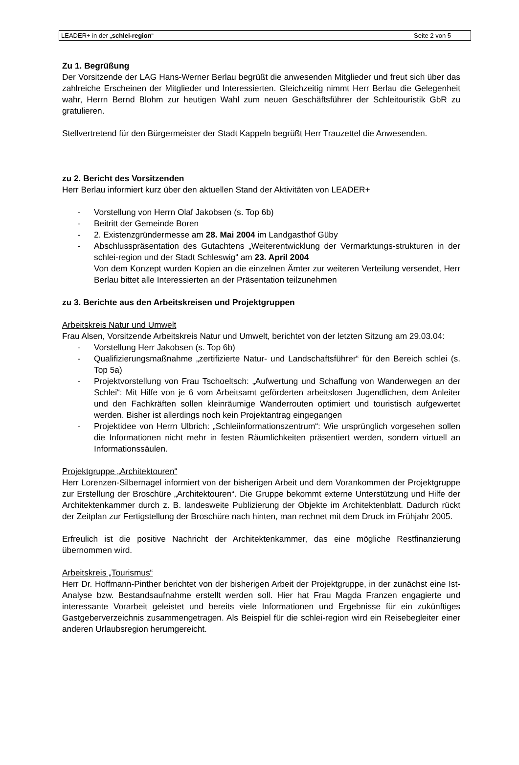LEADER+ in der „schlei-region“Seite 2 von 5
Zu 1. Begrüßung
Der Vorsitzende der LAG Hans-Werner Berlau begrüßt die anwesenden Mitglieder und freut sich über das zahlreiche Erscheinen der Mitglieder und Interessierten. Gleichzeitig nimmt Herr Berlau die Gelegenheit wahr, Herrn Bernd Blohm zur heutigen Wahl zum neuen Geschäftsführer der Schleitouristik GbR zu gratulieren.
Stellvertretend für den Bürgermeister der Stadt Kappeln begrüßt Herr Trauzettel die Anwesenden.
zu 2. Bericht des Vorsitzenden
Herr Berlau informiert kurz über den aktuellen Stand der Aktivitäten von LEADER+
- Vorstellung von Herrn Olaf Jakobsen (s. Top 6b)
- Beitritt der Gemeinde Boren
- 2. Existenzgründermesse am 28. Mai 2004 im Landgasthof Güby
- Abschlusspräsentation des Gutachtens „Weiterentwicklung der Vermarktungs-strukturen in der schlei-region und der Stadt Schleswig“ am 23. April 2004
Von dem Konzept wurden Kopien an die einzelnen Ämter zur weiteren Verteilung versendet, Herr Berlau bittet alle Interessierten an der Präsentation teilzunehmen
zu 3. Berichte aus den Arbeitskreisen und Projektgruppen
Arbeitskreis Natur und Umwelt
Frau Alsen, Vorsitzende Arbeitskreis Natur und Umwelt, berichtet von der letzten Sitzung am 29.03.04:
- Vorstellung Herr Jakobsen (s. Top 6b)
- Qualifizierungsmaßnahme „zertifizierte Natur- und Landschaftsführer“ für den Bereich schlei (s. Top 5a)
- Projektvorstellung von Frau Tschoeltsch: „Aufwertung und Schaffung von Wanderwegen an der Schlei“: Mit Hilfe von je 6 vom Arbeitsamt geförderten arbeitslosen Jugendlichen, dem Anleiter und den Fachkräften sollen kleinräumige Wanderrouten optimiert und touristisch aufgewertet werden. Bisher ist allerdings noch kein Projektantrag eingegangen
- Projektidee von Herrn Ulbrich: „Schleiinformationszentrum“: Wie ursprünglich vorgesehen sollen die Informationen nicht mehr in festen Räumlichkeiten präsentiert werden, sondern virtuell an Informationssäulen.
Projektgruppe „Architektouren“
Herr Lorenzen-Silbernagel informiert von der bisherigen Arbeit und dem Vorankommen der Projektgruppe zur Erstellung der Broschüre „Architektouren“. Die Gruppe bekommt externe Unterstützung und Hilfe der Architektenkammer durch z. B. landesweite Publizierung der Objekte im Architektenblatt. Dadurch rückt der Zeitplan zur Fertigstellung der Broschüre nach hinten, man rechnet mit dem Druck im Frühjahr 2005.
Erfreulich ist die positive Nachricht der Architektenkammer, das eine mögliche Restfinanzierung übernommen wird.
Arbeitskreis „Tourismus“
Herr Dr. Hoffmann-Pinther berichtet von der bisherigen Arbeit der Projektgruppe, in der zunächst eine Ist-Analyse bzw. Bestandsaufnahme erstellt werden soll. Hier hat Frau Magda Franzen engagierte und interessante Vorarbeit geleistet und bereits viele Informationen und Ergebnisse für ein zukünftiges Gastgeberverzeichnis zusammengetragen. Als Beispiel für die schlei-region wird ein Reisebegleiter einer anderen Urlaubsregion herumgereicht.